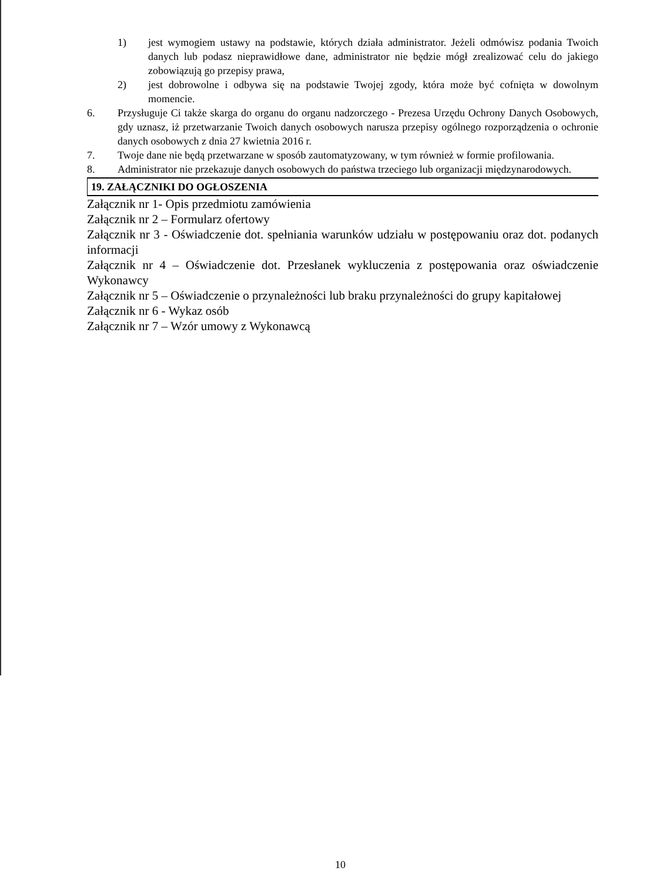1) jest wymogiem ustawy na podstawie, których działa administrator. Jeżeli odmówisz podania Twoich danych lub podasz nieprawidłowe dane, administrator nie będzie mógł zrealizować celu do jakiego zobowiązują go przepisy prawa,
2) jest dobrowolne i odbywa się na podstawie Twojej zgody, która może być cofnięta w dowolnym momencie.
6. Przysługuje Ci także skarga do organu do organu nadzorczego - Prezesa Urzędu Ochrony Danych Osobowych, gdy uznasz, iż przetwarzanie Twoich danych osobowych narusza przepisy ogólnego rozporządzenia o ochronie danych osobowych z dnia 27 kwietnia 2016 r.
7. Twoje dane nie będą przetwarzane w sposób zautomatyzowany, w tym również w formie profilowania.
8. Administrator nie przekazuje danych osobowych do państwa trzeciego lub organizacji międzynarodowych.
19. ZAŁĄCZNIKI DO OGŁOSZENIA
Załącznik nr 1- Opis przedmiotu zamówienia
Załącznik nr 2 – Formularz ofertowy
Załącznik nr 3 - Oświadczenie dot. spełniania warunków udziału w postępowaniu oraz dot. podanych informacji
Załącznik nr 4 – Oświadczenie dot. Przesłanek wykluczenia z postępowania oraz oświadczenie Wykonawcy
Załącznik nr 5 – Oświadczenie o przynależności lub braku przynależności do grupy kapitałowej
Załącznik nr 6 - Wykaz osób
Załącznik nr 7 – Wzór umowy z Wykonawcą
10